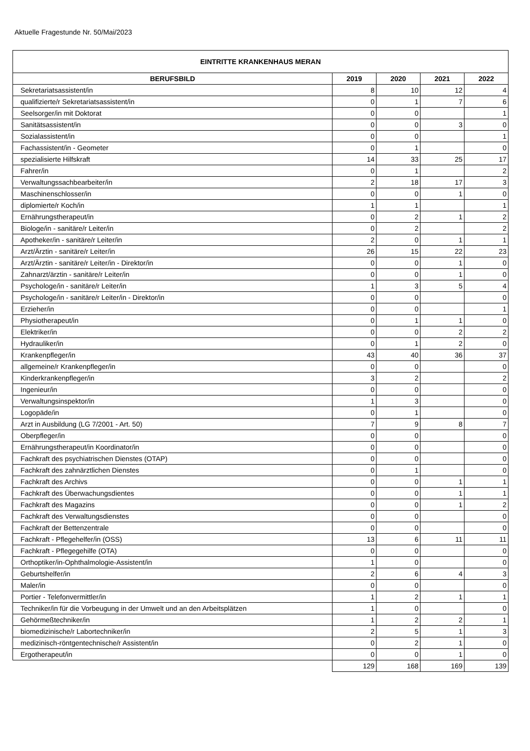Aktuelle Fragestunde Nr. 50/Mai/2023
| EINTRITTE KRANKENHAUS MERAN | | | | |
| --- | --- | --- | --- | --- |
| BERUFSBILD | 2019 | 2020 | 2021 | 2022 |
| Sekretariatsassistent/in | 8 | 10 | 12 | 4 |
| qualifizierte/r Sekretariatsassistent/in | 0 | 1 | 7 | 6 |
| Seelsorger/in mit Doktorat | 0 | 0 | | 1 |
| Sanitätsassistent/in | 0 | 0 | 3 | 0 |
| Sozialassistent/in | 0 | 0 | | 1 |
| Fachassistent/in - Geometer | 0 | 1 | | 0 |
| spezialisierte Hilfskraft | 14 | 33 | 25 | 17 |
| Fahrer/in | 0 | 1 | | 2 |
| Verwaltungssachbearbeiter/in | 2 | 18 | 17 | 3 |
| Maschinenschlosser/in | 0 | 0 | 1 | 0 |
| diplomierte/r Koch/in | 1 | 1 | | 1 |
| Ernährungstherapeut/in | 0 | 2 | 1 | 2 |
| Biologe/in - sanitäre/r Leiter/in | 0 | 2 | | 2 |
| Apotheker/in - sanitäre/r Leiter/in | 2 | 0 | 1 | 1 |
| Arzt/Ärztin - sanitäre/r Leiter/in | 26 | 15 | 22 | 23 |
| Arzt/Ärztin - sanitäre/r Leiter/in - Direktor/in | 0 | 0 | 1 | 0 |
| Zahnarzt/ärztin - sanitäre/r Leiter/in | 0 | 0 | 1 | 0 |
| Psychologe/in - sanitäre/r Leiter/in | 1 | 3 | 5 | 4 |
| Psychologe/in - sanitäre/r Leiter/in - Direktor/in | 0 | 0 | | 0 |
| Erzieher/in | 0 | 0 | | 1 |
| Physiotherapeut/in | 0 | 1 | 1 | 0 |
| Elektriker/in | 0 | 0 | 2 | 2 |
| Hydrauliker/in | 0 | 1 | 2 | 0 |
| Krankenpfleger/in | 43 | 40 | 36 | 37 |
| allgemeine/r Krankenpfleger/in | 0 | 0 | | 0 |
| Kinderkrankenpfleger/in | 3 | 2 | | 2 |
| Ingenieur/in | 0 | 0 | | 0 |
| Verwaltungsinspektor/in | 1 | 3 | | 0 |
| Logopäde/in | 0 | 1 | | 0 |
| Arzt in Ausbildung (LG 7/2001 - Art. 50) | 7 | 9 | 8 | 7 |
| Oberpfleger/in | 0 | 0 | | 0 |
| Ernährungstherapeut/in Koordinator/in | 0 | 0 | | 0 |
| Fachkraft des psychiatrischen Dienstes (OTAP) | 0 | 0 | | 0 |
| Fachkraft des zahnärztlichen Dienstes | 0 | 1 | | 0 |
| Fachkraft des Archivs | 0 | 0 | 1 | 1 |
| Fachkraft des Überwachungsdientes | 0 | 0 | 1 | 1 |
| Fachkraft des Magazins | 0 | 0 | 1 | 2 |
| Fachkraft des Verwaltungsdienstes | 0 | 0 | | 0 |
| Fachkraft der Bettenzentrale | 0 | 0 | | 0 |
| Fachkraft - Pflegehelfer/in (OSS) | 13 | 6 | 11 | 11 |
| Fachkraft - Pflegegehilfe (OTA) | 0 | 0 | | 0 |
| Orthoptiker/in-Ophthalmologie-Assistent/in | 1 | 0 | | 0 |
| Geburtshelfer/in | 2 | 6 | 4 | 3 |
| Maler/in | 0 | 0 | | 0 |
| Portier - Telefonvermittler/in | 1 | 2 | 1 | 1 |
| Techniker/in für die Vorbeugung in der Umwelt und an den Arbeitsplätzen | 1 | 0 | | 0 |
| Gehörmeßtechniker/in | 1 | 2 | 2 | 1 |
| biomedizinische/r Labortechniker/in | 2 | 5 | 1 | 3 |
| medizinisch-röntgentechnische/r Assistent/in | 0 | 2 | 1 | 0 |
| Ergotherapeut/in | 0 | 0 | 1 | 0 |
| | 129 | 168 | 169 | 139 |